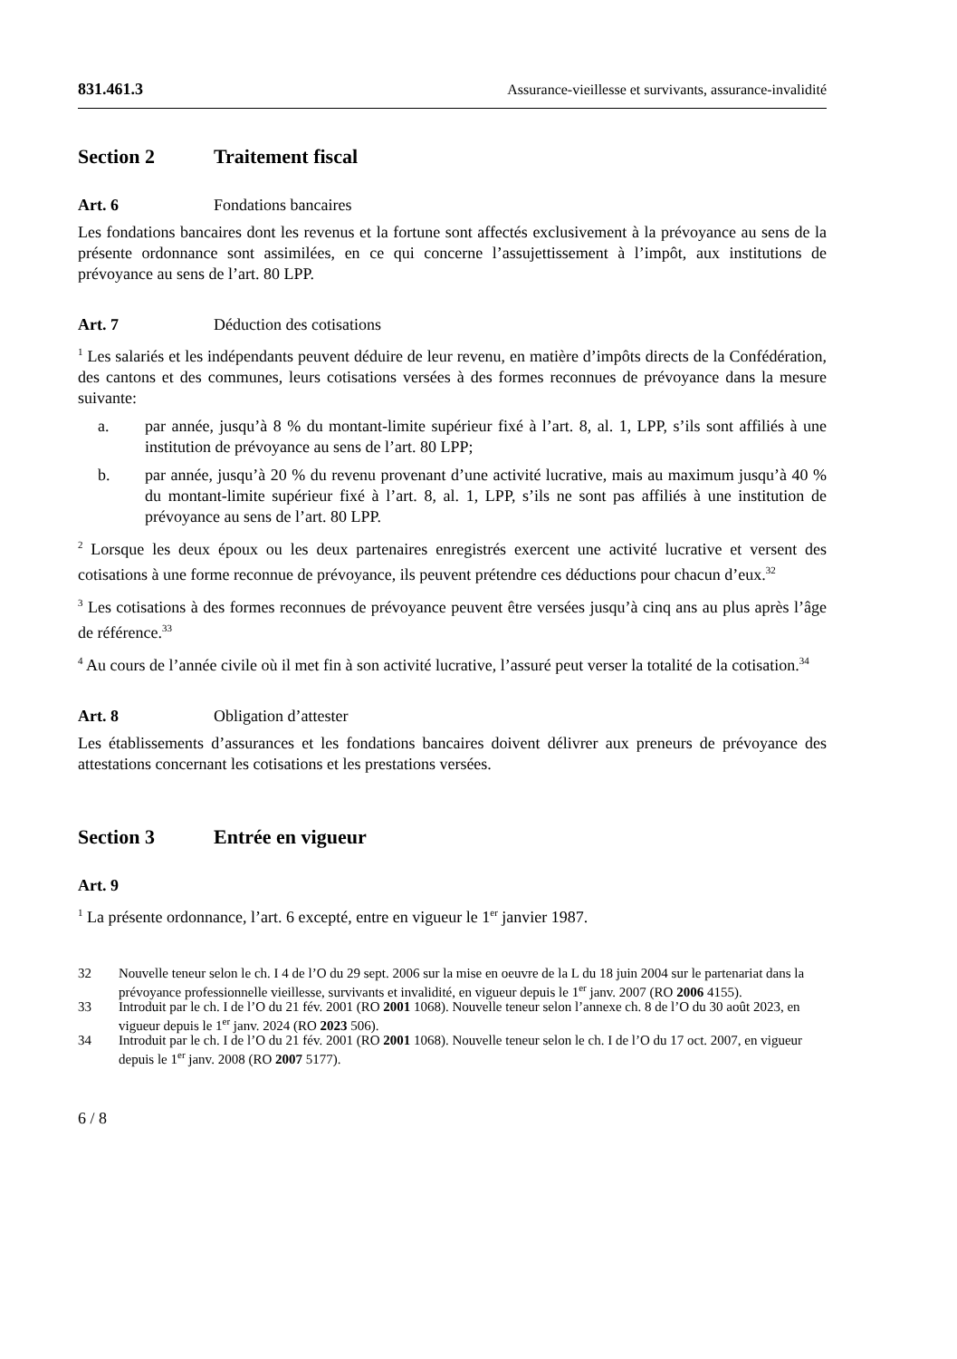831.461.3 Assurance-vieillesse et survivants, assurance-invalidité
Section 2 Traitement fiscal
Art. 6 Fondations bancaires
Les fondations bancaires dont les revenus et la fortune sont affectés exclusivement à la prévoyance au sens de la présente ordonnance sont assimilées, en ce qui concerne l’assujettissement à l’impôt, aux institutions de prévoyance au sens de l’art. 80 LPP.
Art. 7 Déduction des cotisations
<sup>1</sup> Les salariés et les indépendants peuvent déduire de leur revenu, en matière d’impôts directs de la Confédération, des cantons et des communes, leurs cotisations versées à des formes reconnues de prévoyance dans la mesure suivante:
a. par année, jusqu’à 8 % du montant-limite supérieur fixé à l’art. 8, al. 1, LPP, s’ils sont affiliés à une institution de prévoyance au sens de l’art. 80 LPP;
b. par année, jusqu’à 20 % du revenu provenant d’une activité lucrative, mais au maximum jusqu’à 40 % du montant-limite supérieur fixé à l’art. 8, al. 1, LPP, s’ils ne sont pas affiliés à une institution de prévoyance au sens de l’art. 80 LPP.
<sup>2</sup> Lorsque les deux époux ou les deux partenaires enregistrés exercent une activité lucrative et versent des cotisations à une forme reconnue de prévoyance, ils peuvent prétendre ces déductions pour chacun d’eux.<sup>32</sup>
<sup>3</sup> Les cotisations à des formes reconnues de prévoyance peuvent être versées jusqu’à cinq ans au plus après l’âge de référence.<sup>33</sup>
<sup>4</sup> Au cours de l’année civile où il met fin à son activité lucrative, l’assuré peut verser la totalité de la cotisation.<sup>34</sup>
Art. 8 Obligation d’attester
Les établissements d’assurances et les fondations bancaires doivent délivrer aux preneurs de prévoyance des attestations concernant les cotisations et les prestations versées.
Section 3 Entrée en vigueur
Art. 9
<sup>1</sup> La présente ordonnance, l’art. 6 excepté, entre en vigueur le 1<sup>er</sup> janvier 1987.
32 Nouvelle teneur selon le ch. I 4 de l’O du 29 sept. 2006 sur la mise en oeuvre de la L du 18 juin 2004 sur le partenariat dans la prévoyance professionnelle vieillesse, survivants et invalidité, en vigueur depuis le 1<sup>er</sup> janv. 2007 (RO 2006 4155).
33 Introduit par le ch. I de l’O du 21 fév. 2001 (RO 2001 1068). Nouvelle teneur selon l’annexe ch. 8 de l’O du 30 août 2023, en vigueur depuis le 1<sup>er</sup> janv. 2024 (RO 2023 506).
34 Introduit par le ch. I de l’O du 21 fév. 2001 (RO 2001 1068). Nouvelle teneur selon le ch. I de l’O du 17 oct. 2007, en vigueur depuis le 1<sup>er</sup> janv. 2008 (RO 2007 5177).
6 / 8